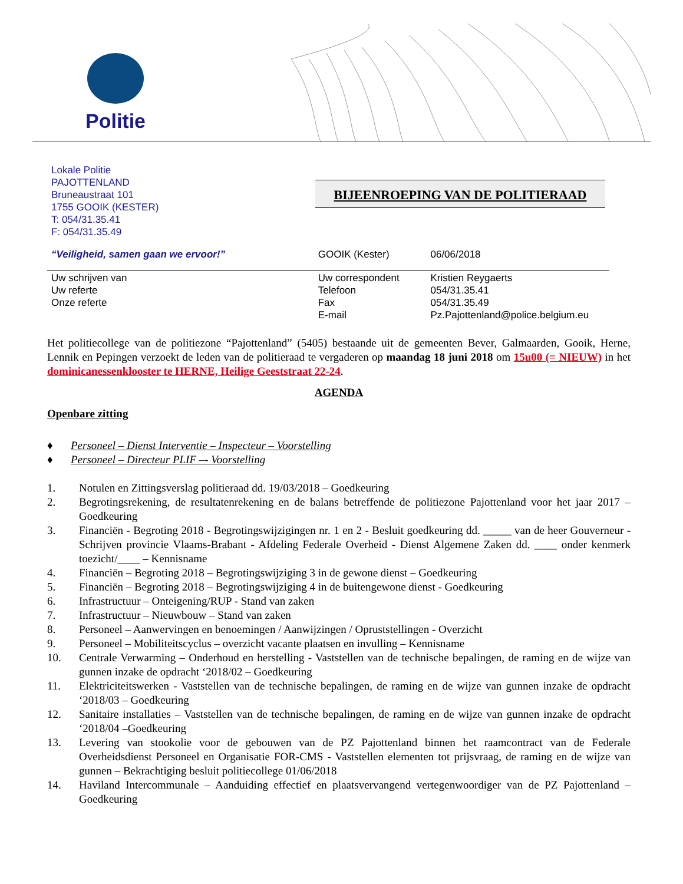Politie
Lokale Politie
PAJOTTENLAND
Bruneaustraat 101
1755 GOOIK (KESTER)
T: 054/31.35.41
F: 054/31.35.49
BIJEENROEPING VAN DE POLITIERAAD
“Veiligheid, samen gaan we ervoor!” GOOIK (Kester) 06/06/2018
Uw schrijven van
Uw referte
Onze referte Uw correspondent
Telefoon
Fax
E-mail Kristien Reygaerts
054/31.35.41
054/31.35.49
Pz.Pajottenland@police.belgium.eu
Het politiecollege van de politiezone “Pajottenland” (5405) bestaande uit de gemeenten Bever, Galmaarden, Gooik, Herne, Lennik en Pepingen verzoekt de leden van de politieraad te vergaderen op maandag 18 juni 2018 om 15u00 (= NIEUW) in het dominicanessenklooster te HERNE, Heilige Geeststraat 22-24.
AGENDA
Openbare zitting
♦ Personeel – Dienst Interventie – Inspecteur – Voorstelling
♦ Personeel – Directeur PLIF –- Voorstelling
1. Notulen en Zittingsverslag politieraad dd. 19/03/2018 – Goedkeuring
2. Begrotingsrekening, de resultatenrekening en de balans betreffende de politiezone Pajottenland voor het jaar 2017 – Goedkeuring
3. Financiën - Begroting 2018 - Begrotingswijzigingen nr. 1 en 2 - Besluit goedkeuring dd. _____ van de heer Gouverneur - Schrijven provincie Vlaams-Brabant - Afdeling Federale Overheid - Dienst Algemene Zaken dd. ____ onder kenmerk toezicht/____ – Kennisname
4. Financiën – Begroting 2018 – Begrotingswijziging 3 in de gewone dienst – Goedkeuring
5. Financiën – Begroting 2018 – Begrotingswijziging 4 in de buitengewone dienst - Goedkeuring
6. Infrastructuur – Onteigening/RUP - Stand van zaken
7. Infrastructuur – Nieuwbouw – Stand van zaken
8. Personeel – Aanwervingen en benoemingen / Aanwijzingen / Opruststellingen - Overzicht
9. Personeel – Mobiliteitscyclus – overzicht vacante plaatsen en invulling – Kennisname
10. Centrale Verwarming – Onderhoud en herstelling - Vaststellen van de technische bepalingen, de raming en de wijze van gunnen inzake de opdracht ‘2018/02 – Goedkeuring
11. Elektriciteitswerken - Vaststellen van de technische bepalingen, de raming en de wijze van gunnen inzake de opdracht ‘2018/03 – Goedkeuring
12. Sanitaire installaties – Vaststellen van de technische bepalingen, de raming en de wijze van gunnen inzake de opdracht ‘2018/04 –Goedkeuring
13. Levering van stookolie voor de gebouwen van de PZ Pajottenland binnen het raamcontract van de Federale Overheidsdienst Personeel en Organisatie FOR-CMS - Vaststellen elementen tot prijsvraag, de raming en de wijze van gunnen – Bekrachtiging besluit politiecollege 01/06/2018
14. Haviland Intercommunale – Aanduiding effectief en plaatsvervangend vertegenwoordiger van de PZ Pajottenland – Goedkeuring